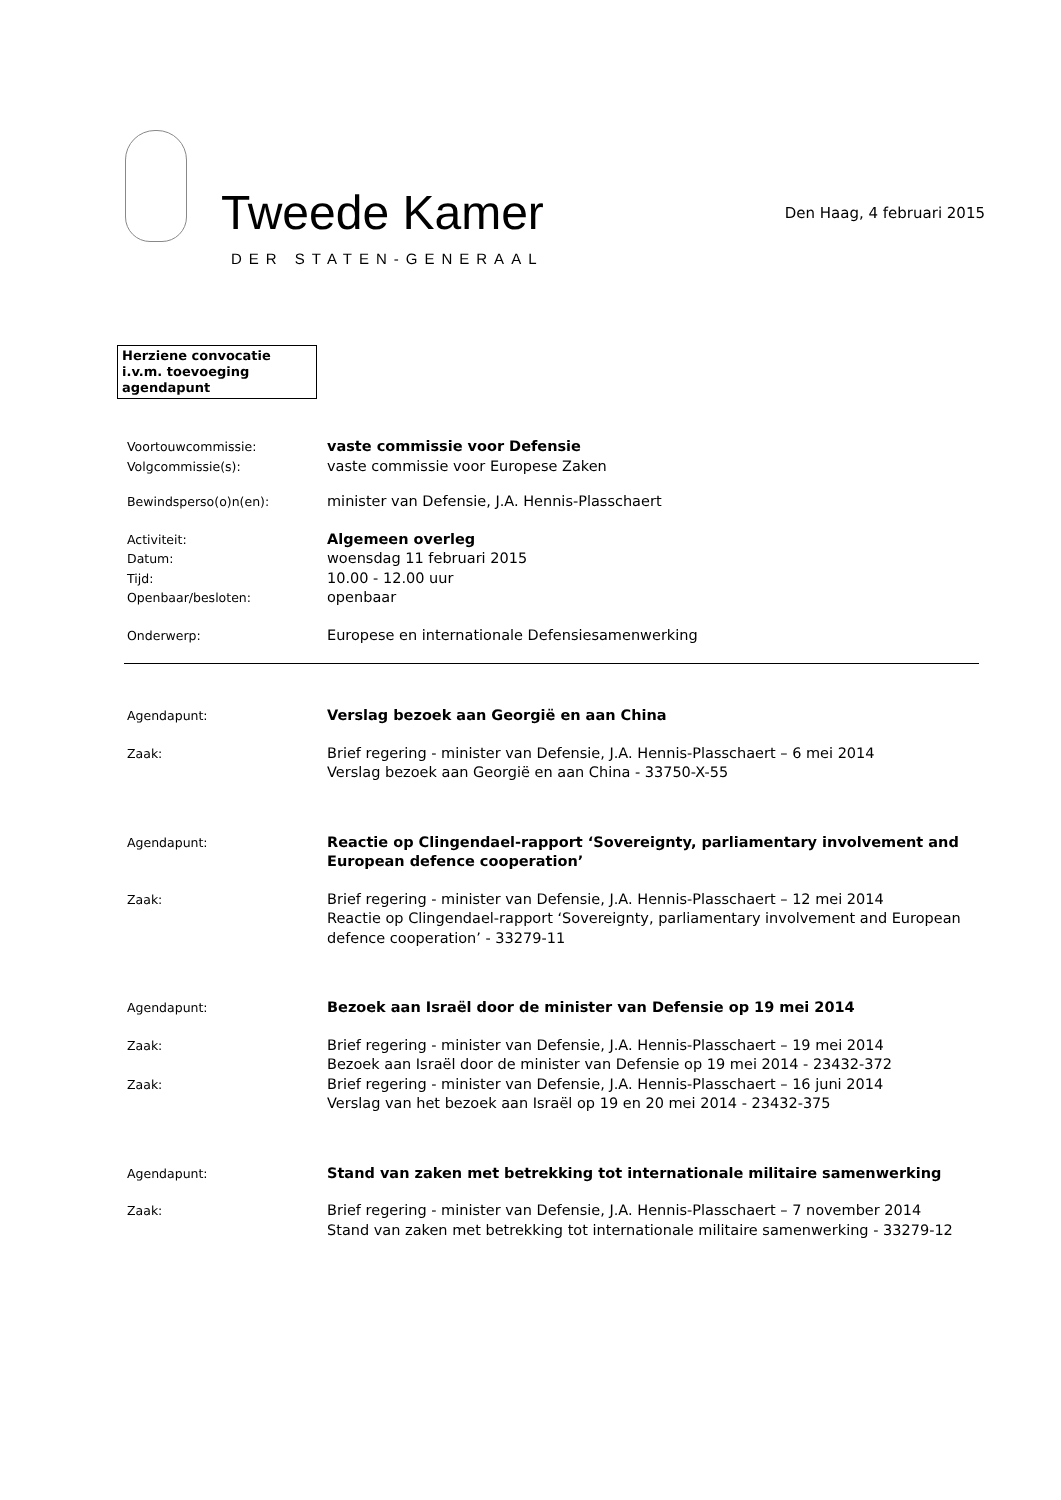Tweede Kamer
DER STATEN-GENERAAL
Den Haag, 4 februari 2015
Herziene convocatie i.v.m. toevoeging agendapunt
Voortouwcommissie:
Volgcommissie(s):
vaste commissie voor Defensie
vaste commissie voor Europese Zaken
Bewindsperso(o)n(en):
minister van Defensie, J.A. Hennis-Plasschaert
Activiteit:
Datum:
Tijd:
Openbaar/besloten:
Algemeen overleg
woensdag 11 februari 2015
10.00 - 12.00 uur
openbaar
Onderwerp:
Europese en internationale Defensiesamenwerking
Agendapunt:
Verslag bezoek aan Georgië en aan China
Zaak:
Brief regering - minister van Defensie, J.A. Hennis-Plasschaert – 6 mei 2014
Verslag bezoek aan Georgië en aan China - 33750-X-55
Agendapunt:
Reactie op Clingendael-rapport ‘Sovereignty, parliamentary involvement and European defence cooperation’
Zaak:
Brief regering - minister van Defensie, J.A. Hennis-Plasschaert – 12 mei 2014
Reactie op Clingendael-rapport ‘Sovereignty, parliamentary involvement and European defence cooperation’ - 33279-11
Agendapunt:
Bezoek aan Israël door de minister van Defensie op 19 mei 2014
Zaak:
Brief regering - minister van Defensie, J.A. Hennis-Plasschaert – 19 mei 2014
Bezoek aan Israël door de minister van Defensie op 19 mei 2014 - 23432-372
Zaak:
Brief regering - minister van Defensie, J.A. Hennis-Plasschaert – 16 juni 2014
Verslag van het bezoek aan Israël op 19 en 20 mei 2014 - 23432-375
Agendapunt:
Stand van zaken met betrekking tot internationale militaire samenwerking
Zaak:
Brief regering - minister van Defensie, J.A. Hennis-Plasschaert – 7 november 2014
Stand van zaken met betrekking tot internationale militaire samenwerking - 33279-12